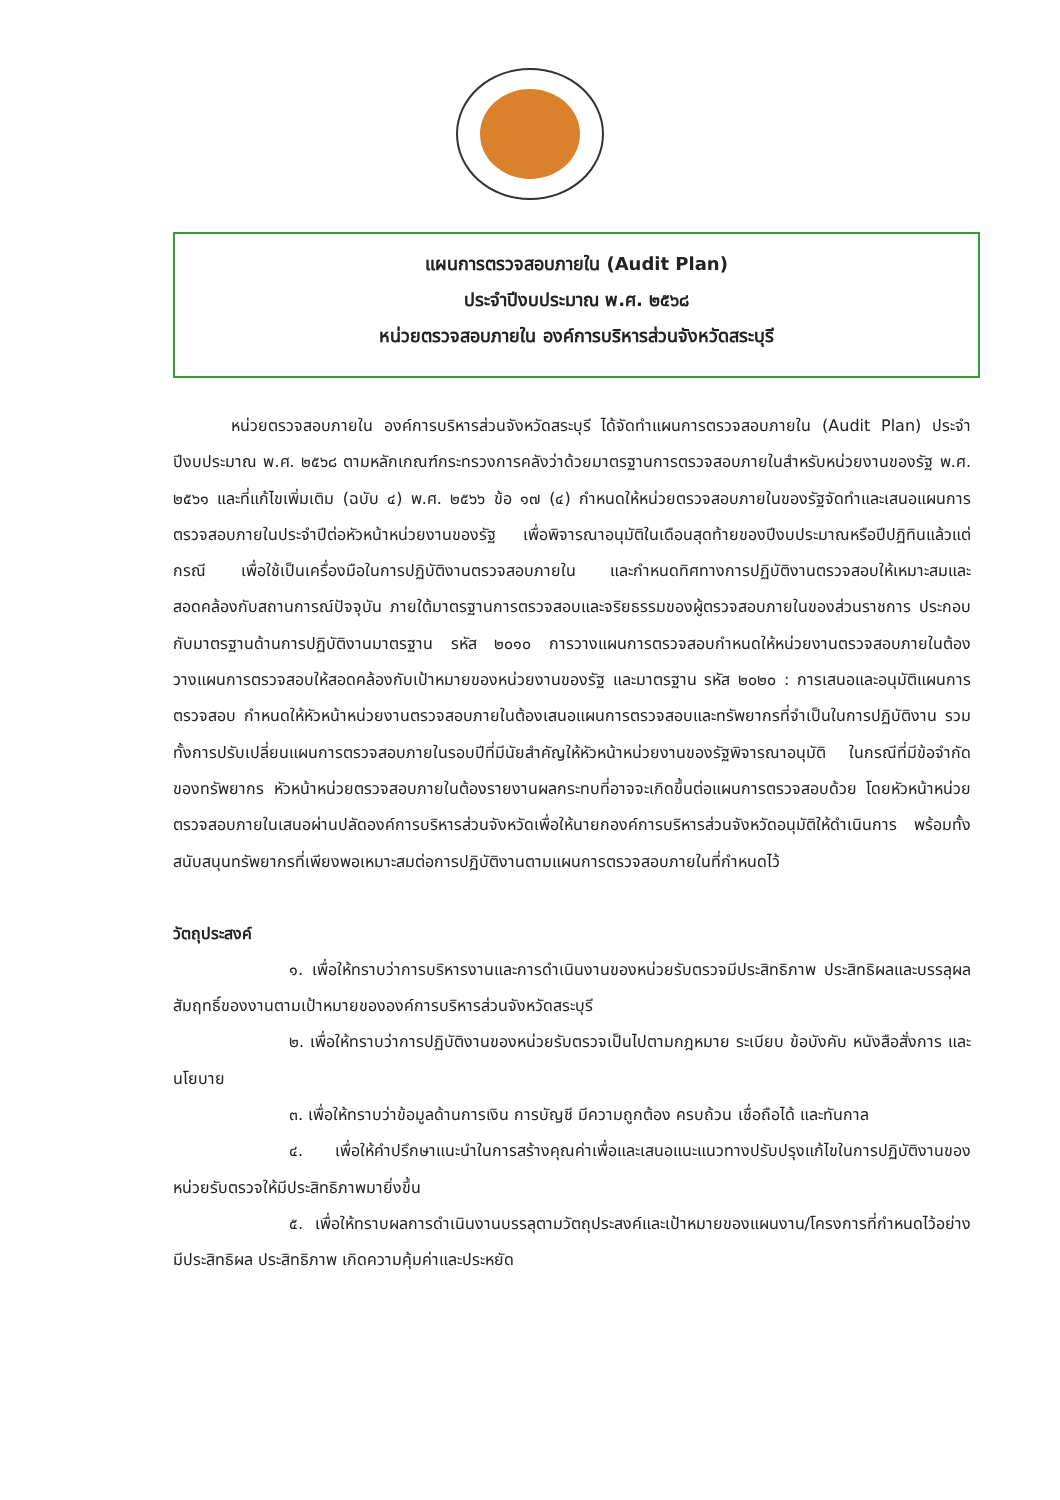แผนการตรวจสอบภายใน (Audit Plan)
ประจำปีงบประมาณ พ.ศ. ๒๕๖๘
หน่วยตรวจสอบภายใน องค์การบริหารส่วนจังหวัดสระบุรี
หน่วยตรวจสอบภายใน องค์การบริหารส่วนจังหวัดสระบุรี ได้จัดทำแผนการตรวจสอบภายใน (Audit Plan) ประจำปีงบประมาณ พ.ศ. ๒๕๖๘ ตามหลักเกณฑ์กระทรวงการคลังว่าด้วยมาตรฐานการตรวจสอบภายในสำหรับหน่วยงานของรัฐ พ.ศ. ๒๕๖๑ และที่แก้ไขเพิ่มเติม (ฉบับ ๔) พ.ศ. ๒๕๖๖ ข้อ ๑๗ (๔) กำหนดให้หน่วยตรวจสอบภายในของรัฐจัดทำและเสนอแผนการตรวจสอบภายในประจำปีต่อหัวหน้าหน่วยงานของรัฐ เพื่อพิจารณาอนุมัติในเดือนสุดท้ายของปีงบประมาณหรือปีปฏิทินแล้วแต่กรณี เพื่อใช้เป็นเครื่องมือในการปฏิบัติงานตรวจสอบภายใน และกำหนดทิศทางการปฏิบัติงานตรวจสอบให้เหมาะสมและสอดคล้องกับสถานการณ์ปัจจุบัน ภายใต้มาตรฐานการตรวจสอบและจริยธรรมของผู้ตรวจสอบภายในของส่วนราชการ ประกอบกับมาตรฐานด้านการปฏิบัติงานมาตรฐาน รหัส ๒๐๑๐ การวางแผนการตรวจสอบกำหนดให้หน่วยงานตรวจสอบภายในต้องวางแผนการตรวจสอบให้สอดคล้องกับเป้าหมายของหน่วยงานของรัฐ และมาตรฐาน รหัส ๒๐๒๐ : การเสนอและอนุมัติแผนการตรวจสอบ กำหนดให้หัวหน้าหน่วยงานตรวจสอบภายในต้องเสนอแผนการตรวจสอบและทรัพยากรที่จำเป็นในการปฏิบัติงาน รวมทั้งการปรับเปลี่ยนแผนการตรวจสอบภายในรอบปีที่มีนัยสำคัญให้หัวหน้าหน่วยงานของรัฐพิจารณาอนุมัติ ในกรณีที่มีข้อจำกัดของทรัพยากร หัวหน้าหน่วยตรวจสอบภายในต้องรายงานผลกระทบที่อาจจะเกิดขึ้นต่อแผนการตรวจสอบด้วย โดยหัวหน้าหน่วยตรวจสอบภายในเสนอผ่านปลัดองค์การบริหารส่วนจังหวัดเพื่อให้นายกองค์การบริหารส่วนจังหวัดอนุมัติให้ดำเนินการ พร้อมทั้งสนับสนุนทรัพยากรที่เพียงพอเหมาะสมต่อการปฏิบัติงานตามแผนการตรวจสอบภายในที่กำหนดไว้
วัตถุประสงค์
๑. เพื่อให้ทราบว่าการบริหารงานและการดำเนินงานของหน่วยรับตรวจมีประสิทธิภาพ ประสิทธิผลและบรรลุผลสัมฤทธิ์ของงานตามเป้าหมายขององค์การบริหารส่วนจังหวัดสระบุรี
๒. เพื่อให้ทราบว่าการปฏิบัติงานของหน่วยรับตรวจเป็นไปตามกฎหมาย ระเบียบ ข้อบังคับ หนังสือสั่งการ และนโยบาย
๓. เพื่อให้ทราบว่าข้อมูลด้านการเงิน การบัญชี มีความถูกต้อง ครบถ้วน เชื่อถือได้ และทันกาล
๔. เพื่อให้คำปรึกษาแนะนำในการสร้างคุณค่าเพื่อและเสนอแนะแนวทางปรับปรุงแก้ไขในการปฏิบัติงานของหน่วยรับตรวจให้มีประสิทธิภาพมายิ่งขึ้น
๕. เพื่อให้ทราบผลการดำเนินงานบรรลุตามวัตถุประสงค์และเป้าหมายของแผนงาน/โครงการที่กำหนดไว้อย่างมีประสิทธิผล ประสิทธิภาพ เกิดความคุ้มค่าและประหยัด